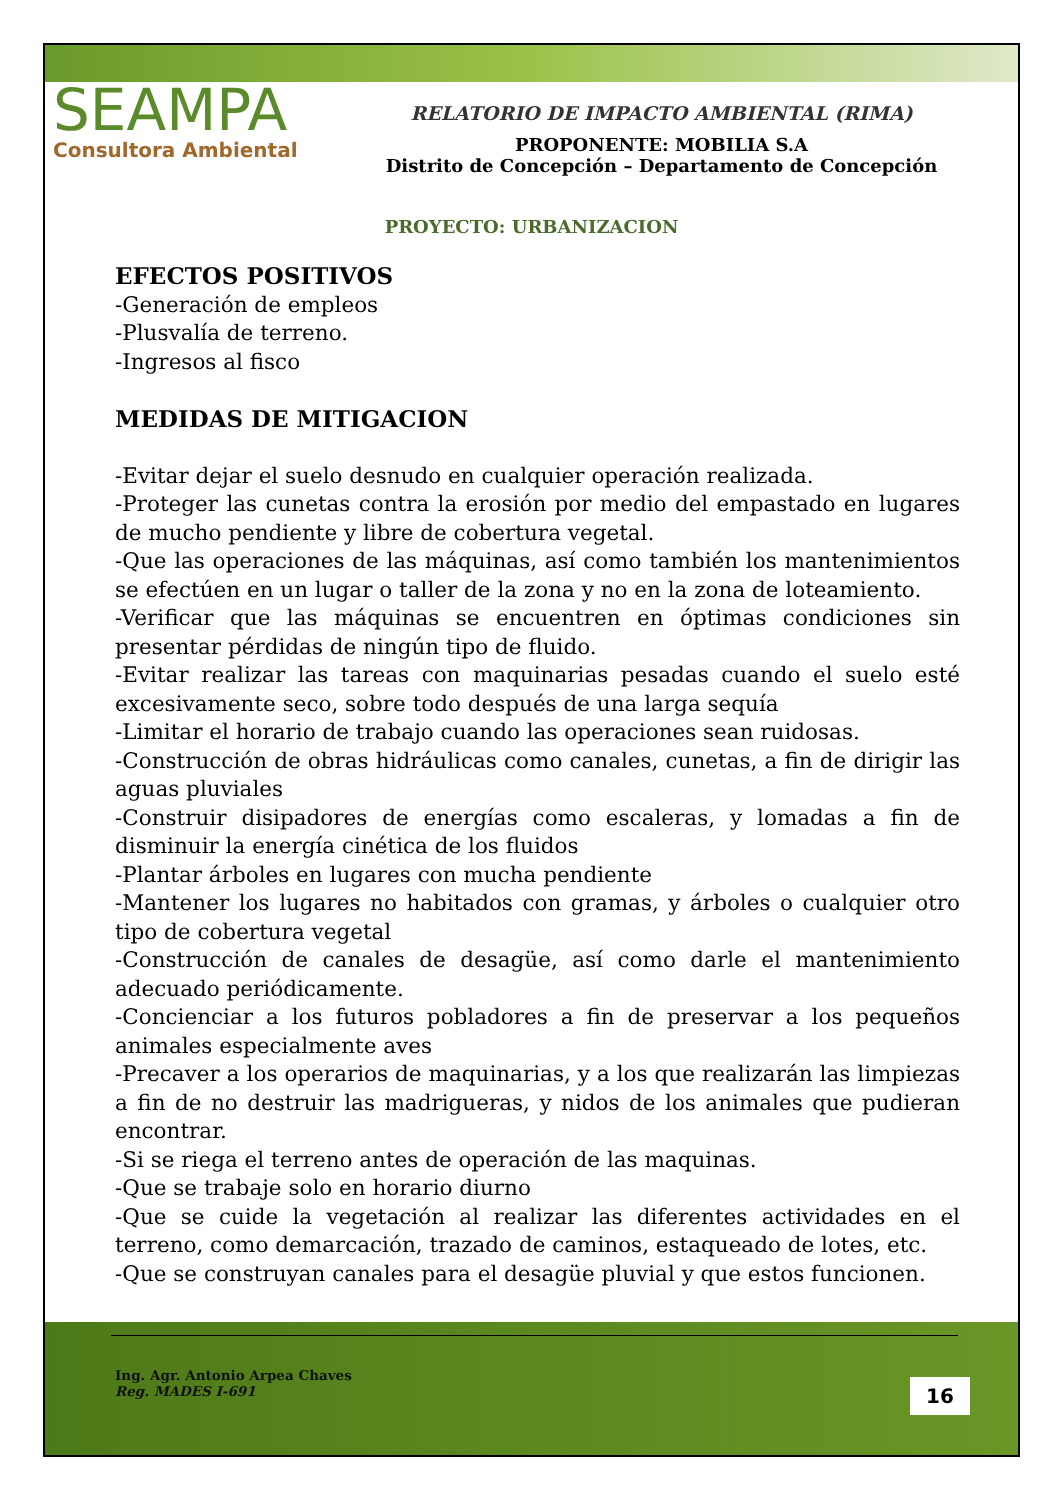SEAMPA
Consultora Ambiental
RELATORIO DE IMPACTO AMBIENTAL (RIMA)
PROPONENTE: MOBILIA S.A
Distrito de Concepción – Departamento de Concepción
PROYECTO: URBANIZACION
EFECTOS POSITIVOS
-Generación de empleos
-Plusvalía de terreno.
-Ingresos al fisco
MEDIDAS DE MITIGACION
-Evitar dejar el suelo desnudo en cualquier operación realizada.
-Proteger las cunetas contra la erosión por medio del empastado en lugares de mucho pendiente y libre de cobertura vegetal.
-Que las operaciones de las máquinas, así como también los mantenimientos se efectúen en un lugar o taller de la zona y no en la zona de loteamiento.
-Verificar que las máquinas se encuentren en óptimas condiciones sin presentar pérdidas de ningún tipo de fluido.
-Evitar realizar las tareas con maquinarias pesadas cuando el suelo esté excesivamente seco, sobre todo después de una larga sequía
-Limitar el horario de trabajo cuando las operaciones sean ruidosas.
-Construcción de obras hidráulicas como canales, cunetas, a fin de dirigir las aguas pluviales
-Construir disipadores de energías como escaleras, y lomadas a fin de disminuir la energía cinética de los fluidos
-Plantar árboles en lugares con mucha pendiente
-Mantener los lugares no habitados con gramas, y árboles o cualquier otro tipo de cobertura vegetal
-Construcción de canales de desagüe, así como darle el mantenimiento adecuado periódicamente.
-Concienciar a los futuros pobladores a fin de preservar a los pequeños animales especialmente aves
-Precaver a los operarios de maquinarias, y a los que realizarán las limpiezas a fin de no destruir las madrigueras, y nidos de los animales que pudieran encontrar.
-Si se riega el terreno antes de operación de las maquinas.
-Que se trabaje solo en horario diurno
-Que se cuide la vegetación al realizar las diferentes actividades en el terreno, como demarcación, trazado de caminos, estaqueado de lotes, etc.
-Que se construyan canales para el desagüe pluvial y que estos funcionen.
Ing. Agr. Antonio Arpea Chaves
Reg. MADES I-691
16